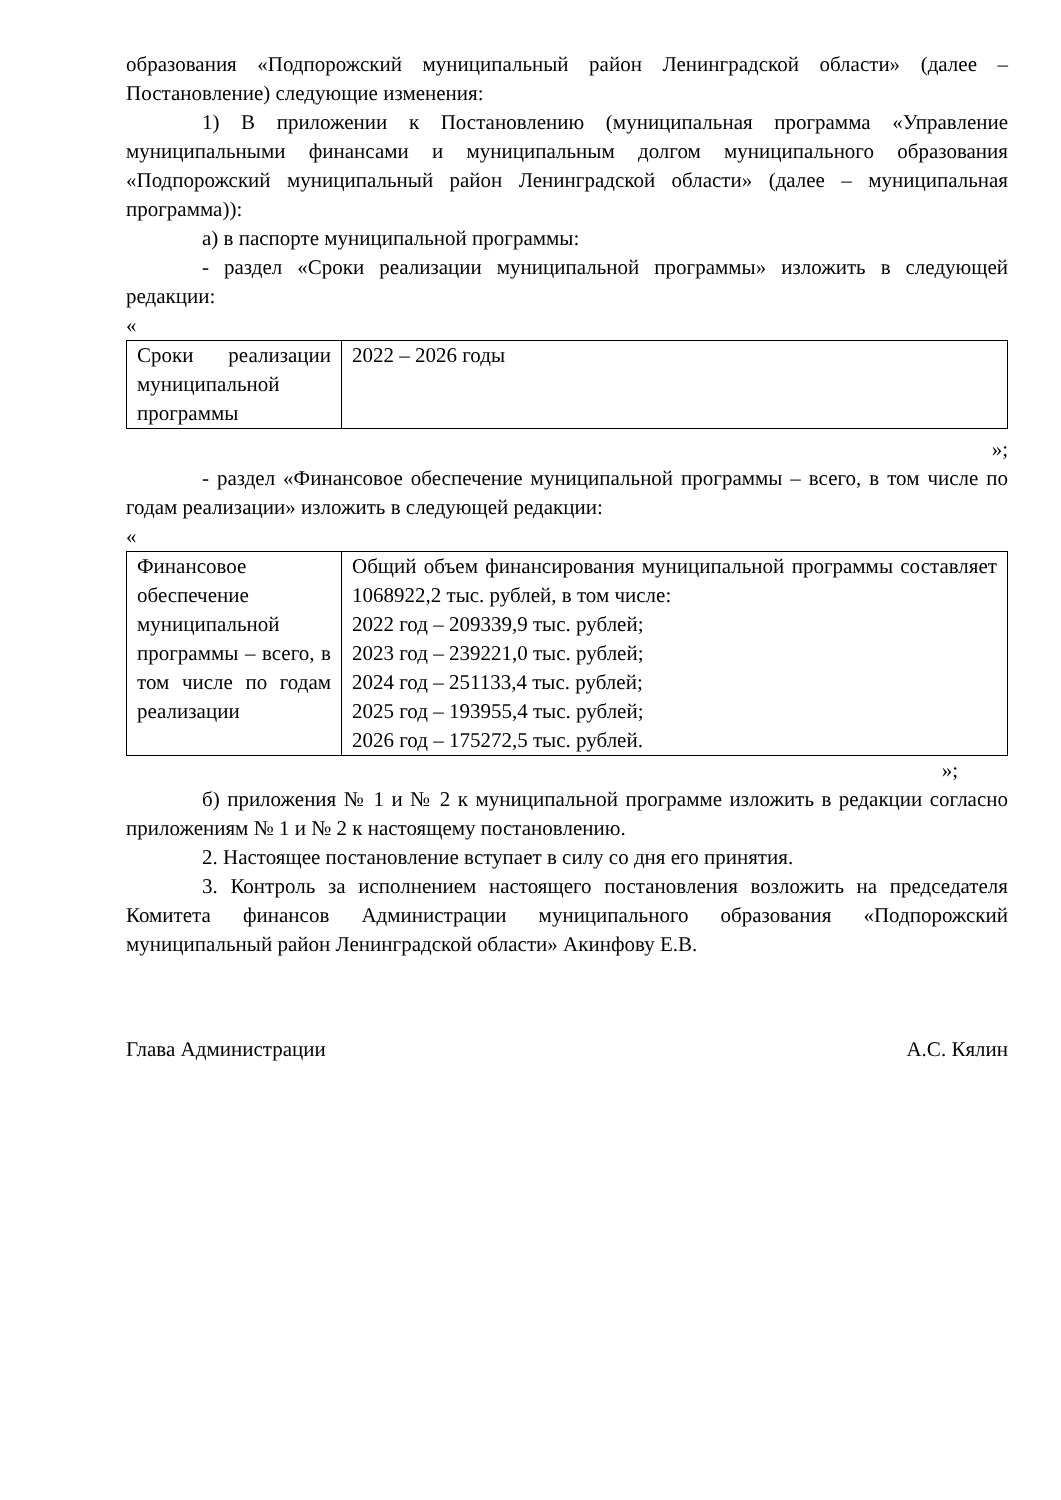образования «Подпорожский муниципальный район Ленинградской области» (далее – Постановление) следующие изменения:
1) В приложении к Постановлению (муниципальная программа «Управление муниципальными финансами и муниципальным долгом муниципального образования «Подпорожский муниципальный район Ленинградской области» (далее – муниципальная программа)):
а) в паспорте муниципальной программы:
- раздел «Сроки реализации муниципальной программы» изложить в следующей редакции:
«
| Сроки реализации муниципальной программы | 2022 – 2026 годы |
»;
- раздел «Финансовое обеспечение муниципальной программы – всего, в том числе по годам реализации» изложить в следующей редакции:
«
| Финансовое обеспечение муниципальной программы – всего, в том числе по годам реализации | Общий объем финансирования муниципальной программы составляет 1068922,2 тыс. рублей, в том числе: 2022 год – 209339,9 тыс. рублей; 2023 год – 239221,0 тыс. рублей; 2024 год – 251133,4 тыс. рублей; 2025 год – 193955,4 тыс. рублей; 2026 год – 175272,5 тыс. рублей. |
»;
б) приложения № 1 и № 2 к муниципальной программе изложить в редакции согласно приложениям № 1 и № 2 к настоящему постановлению.
2. Настоящее постановление вступает в силу со дня его принятия.
3. Контроль за исполнением настоящего постановления возложить на председателя Комитета финансов Администрации муниципального образования «Подпорожский муниципальный район Ленинградской области» Акинфову Е.В.
Глава Администрации А.С. Кялин